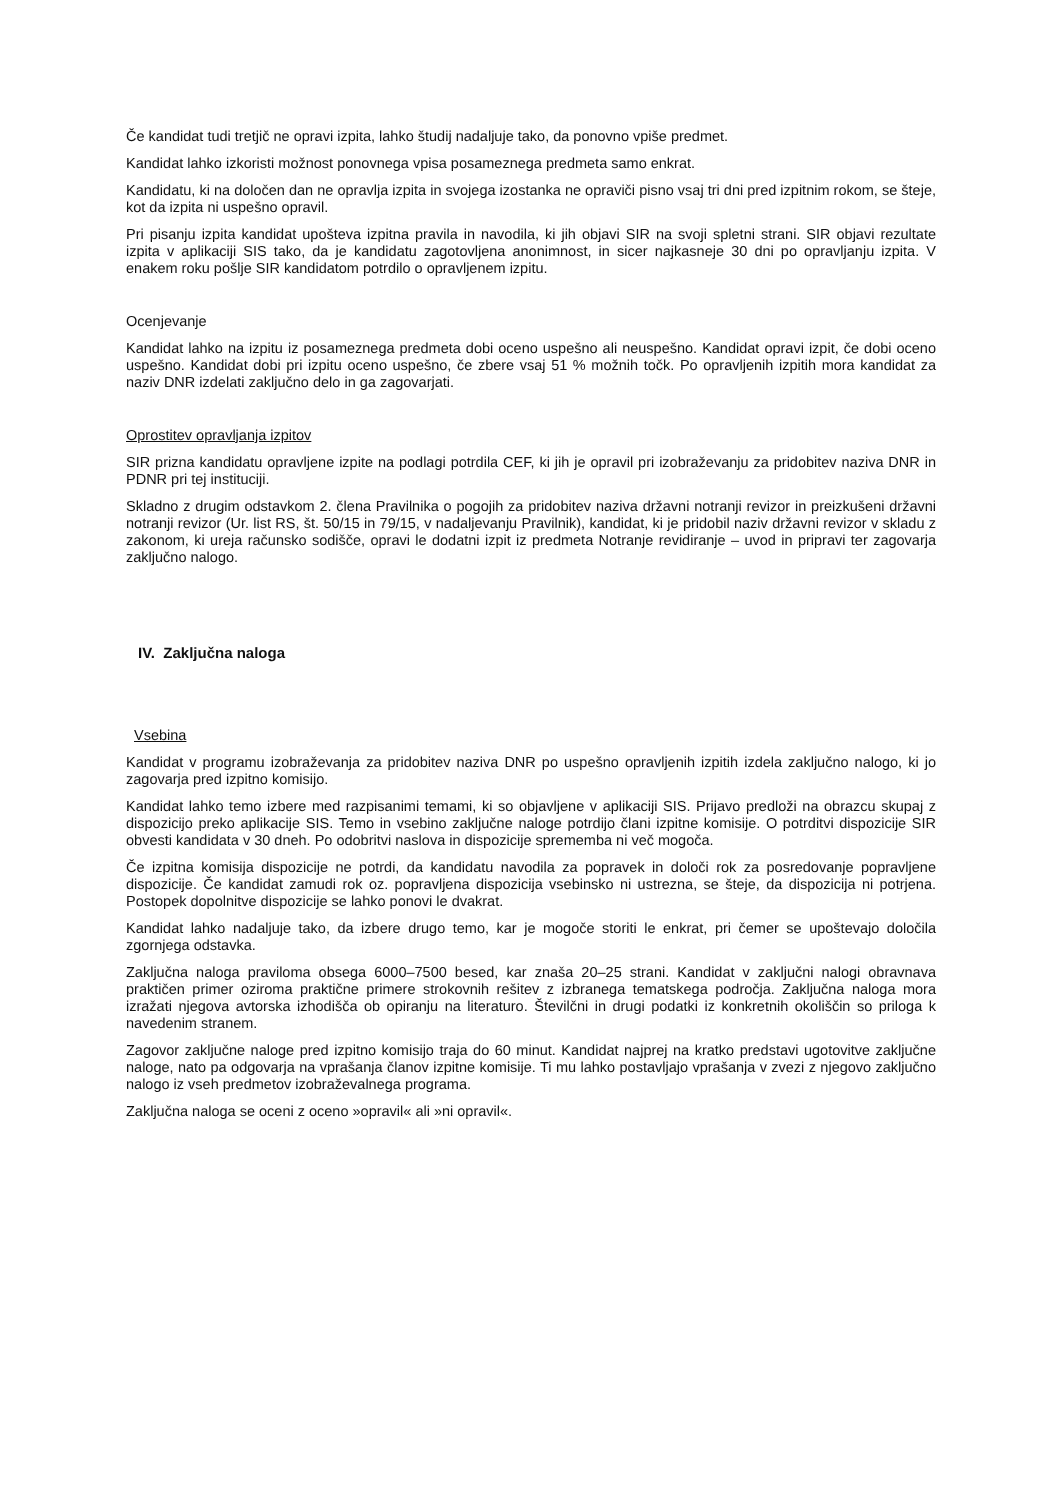Če kandidat tudi tretjič ne opravi izpita, lahko študij nadaljuje tako, da ponovno vpiše predmet.
Kandidat lahko izkoristi možnost ponovnega vpisa posameznega predmeta samo enkrat.
Kandidatu, ki na določen dan ne opravlja izpita in svojega izostanka ne opraviči pisno vsaj tri dni pred izpitnim rokom, se šteje, kot da izpita ni uspešno opravil.
Pri pisanju izpita kandidat upošteva izpitna pravila in navodila, ki jih objavi SIR na svoji spletni strani. SIR objavi rezultate izpita v aplikaciji SIS tako, da je kandidatu zagotovljena anonimnost, in sicer najkasneje 30 dni po opravljanju izpita. V enakem roku pošlje SIR kandidatom potrdilo o opravljenem izpitu.
Ocenjevanje
Kandidat lahko na izpitu iz posameznega predmeta dobi oceno uspešno ali neuspešno. Kandidat opravi izpit, če dobi oceno uspešno. Kandidat dobi pri izpitu oceno uspešno, če zbere vsaj 51 % možnih točk. Po opravljenih izpitih mora kandidat za naziv DNR izdelati zaključno delo in ga zagovarjati.
Oprostitev opravljanja izpitov
SIR prizna kandidatu opravljene izpite na podlagi potrdila CEF, ki jih je opravil pri izobraževanju za pridobitev naziva DNR in PDNR pri tej instituciji.
Skladno z drugim odstavkom 2. člena Pravilnika o pogojih za pridobitev naziva državni notranji revizor in preizkušeni državni notranji revizor (Ur. list RS, št. 50/15 in 79/15, v nadaljevanju Pravilnik), kandidat, ki je pridobil naziv državni revizor v skladu z zakonom, ki ureja računsko sodišče, opravi le dodatni izpit iz predmeta Notranje revidiranje – uvod in pripravi ter zagovarja zaključno nalogo.
IV. Zaključna naloga
Vsebina
Kandidat v programu izobraževanja za pridobitev naziva DNR po uspešno opravljenih izpitih izdela zaključno nalogo, ki jo zagovarja pred izpitno komisijo.
Kandidat lahko temo izbere med razpisanimi temami, ki so objavljene v aplikaciji SIS. Prijavo predloži na obrazcu skupaj z dispozicijo preko aplikacije SIS. Temo in vsebino zaključne naloge potrdijo člani izpitne komisije. O potrditvi dispozicije SIR obvesti kandidata v 30 dneh. Po odobritvi naslova in dispozicije sprememba ni več mogoča.
Če izpitna komisija dispozicije ne potrdi, da kandidatu navodila za popravek in določi rok za posredovanje popravljene dispozicije. Če kandidat zamudi rok oz. popravljena dispozicija vsebinsko ni ustrezna, se šteje, da dispozicija ni potrjena. Postopek dopolnitve dispozicije se lahko ponovi le dvakrat.
Kandidat lahko nadaljuje tako, da izbere drugo temo, kar je mogoče storiti le enkrat, pri čemer se upoštevajo določila zgornjega odstavka.
Zaključna naloga praviloma obsega 6000‒7500 besed, kar znaša 20‒25 strani. Kandidat v zaključni nalogi obravnava praktičen primer oziroma praktične primere strokovnih rešitev z izbranega tematskega področja. Zaključna naloga mora izražati njegova avtorska izhodišča ob opiranju na literaturo. Številčni in drugi podatki iz konkretnih okoliščin so priloga k navedenim stranem.
Zagovor zaključne naloge pred izpitno komisijo traja do 60 minut. Kandidat najprej na kratko predstavi ugotovitve zaključne naloge, nato pa odgovarja na vprašanja članov izpitne komisije. Ti mu lahko postavljajo vprašanja v zvezi z njegovo zaključno nalogo iz vseh predmetov izobraževalnega programa.
Zaključna naloga se oceni z oceno »opravil« ali »ni opravil«.